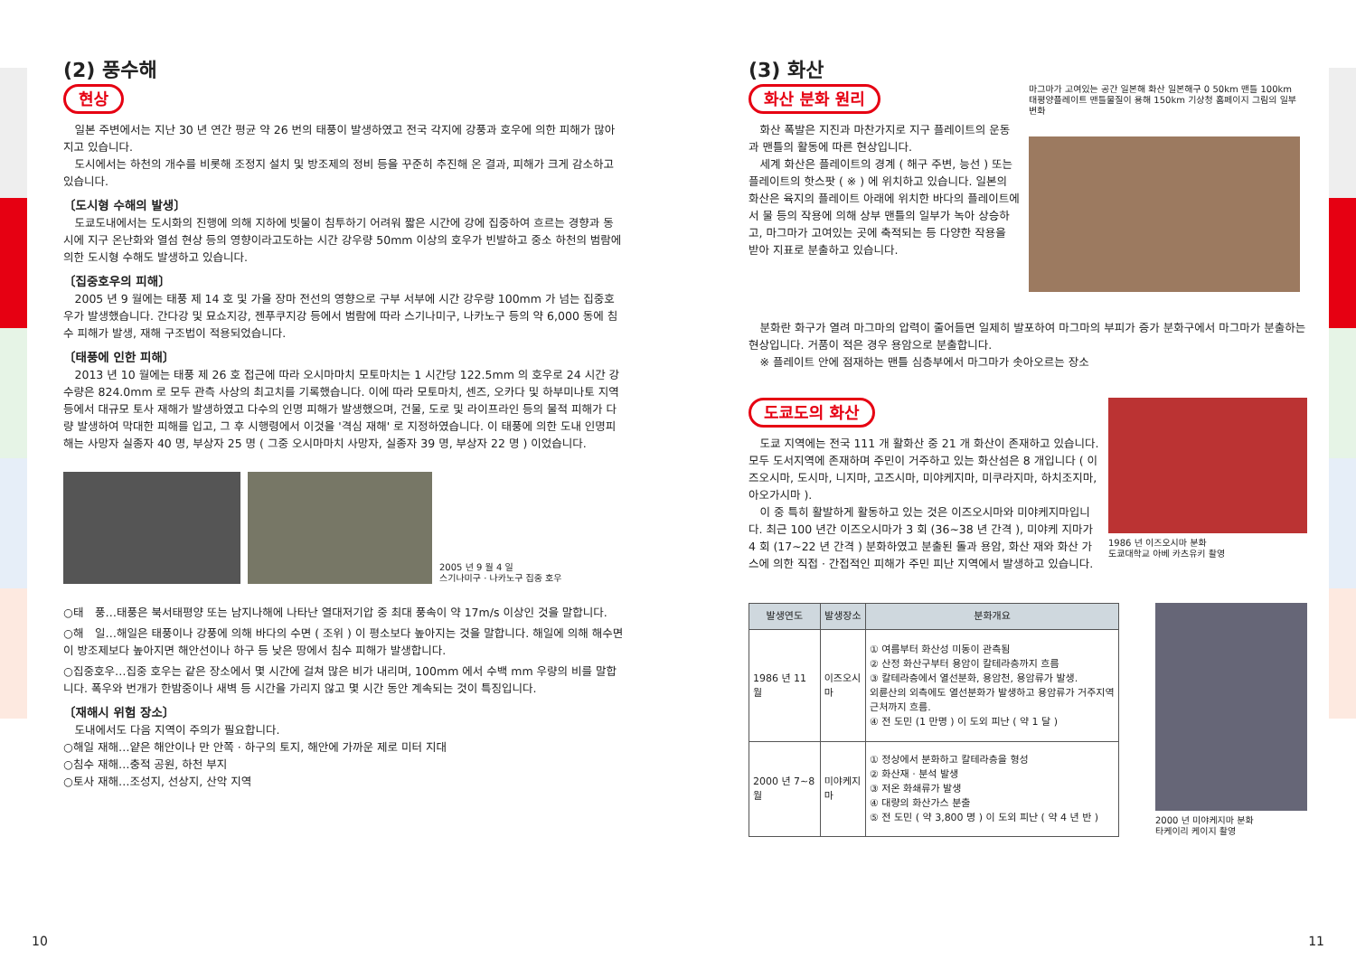(2) 풍수해
현상
　일본 주변에서는 지난 30 년 연간 평균 약 26 번의 태풍이 발생하였고 전국 각지에 강풍과 호우에 의한 피해가 많아지고 있습니다.
　도시에서는 하천의 개수를 비롯해 조정지 설치 및 방조제의 정비 등을 꾸준히 추진해 온 결과, 피해가 크게 감소하고 있습니다.
〔도시형 수해의 발생〕
　도쿄도내에서는 도시화의 진행에 의해 지하에 빗물이 침투하기 어려워 짧은 시간에 강에 집중하여 흐르는 경향과 동시에 지구 온난화와 열섬 현상 등의 영향이라고도하는 시간 강우량 50mm 이상의 호우가 빈발하고 중소 하천의 범람에 의한 도시형 수해도 발생하고 있습니다.
〔집중호우의 피해〕
　2005 년 9 월에는 태풍 제 14 호 및 가을 장마 전선의 영향으로 구부 서부에 시간 강우량 100mm 가 넘는 집중호우가 발생했습니다. 간다강 및 묘쇼지강, 젠푸쿠지강 등에서 범람에 따라 스기나미구, 나카노구 등의 약 6,000 동에 침수 피해가 발생, 재해 구조법이 적용되었습니다.
〔태풍에 인한 피해〕
　2013 년 10 월에는 태풍 제 26 호 접근에 따라 오시마마치 모토마치는 1 시간당 122.5mm 의 호우로 24 시간 강수량은 824.0mm 로 모두 관측 사상의 최고치를 기록했습니다. 이에 따라 모토마치, 센즈, 오카다 및 하부미나토 지역 등에서 대규모 토사 재해가 발생하였고 다수의 인명 피해가 발생했으며, 건물, 도로 및 라이프라인 등의 물적 피해가 다량 발생하여 막대한 피해를 입고, 그 후 시행령에서 이것을 '격심 재해' 로 지정하였습니다. 이 태풍에 의한 도내 인명피해는 사망자 실종자 40 명, 부상자 25 명 ( 그중 오시마마치 사망자, 실종자 39 명, 부상자 22 명 ) 이었습니다.
2005 년 9 월 4 일
스기나미구 · 나카노구 집중 호우
○태　풍…태풍은 북서태평양 또는 남지나해에 나타난 열대저기압 중 최대 풍속이 약 17m/s 이상인 것을 말합니다.
○해　일…해일은 태풍이나 강풍에 의해 바다의 수면 ( 조위 ) 이 평소보다 높아지는 것을 말합니다. 해일에 의해 해수면이 방조제보다 높아지면 해안선이나 하구 등 낮은 땅에서 침수 피해가 발생합니다.
○집중호우…집중 호우는 같은 장소에서 몇 시간에 걸쳐 많은 비가 내리며, 100mm 에서 수백 mm 우량의 비를 말합니다. 폭우와 번개가 한밤중이나 새벽 등 시간을 가리지 않고 몇 시간 동안 계속되는 것이 특징입니다.
〔재해시 위험 장소〕
　도내에서도 다음 지역이 주의가 필요합니다.
○해일 재해…얕은 해안이나 만 안쪽 · 하구의 토지, 해안에 가까운 제로 미터 지대
○침수 재해…충적 공원, 하천 부지
○토사 재해…조성지, 선상지, 산악 지역
(3) 화산
화산 분화 원리
　화산 폭발은 지진과 마찬가지로 지구 플레이트의 운동과 맨틀의 활동에 따른 현상입니다.
　세계 화산은 플레이트의 경계 ( 해구 주변, 능선 ) 또는 플레이트의 핫스팟 ( ※ ) 에 위치하고 있습니다. 일본의 화산은 육지의 플레이트 아래에 위치한 바다의 플레이트에서 물 등의 작용에 의해 상부 맨틀의 일부가 녹아 상승하고, 마그마가 고여있는 곳에 축적되는 등 다양한 작용을 받아 지표로 분출하고 있습니다.
마그마가 고여있는 공간 일본해 화산 일본해구 0 50km 맨틀 100km 태평양플레이트 맨틀물질이 용해 150km 기상청 홈페이지 그림의 일부 변화
　분화란 화구가 열려 마그마의 압력이 줄어들면 일제히 발포하여 마그마의 부피가 증가 분화구에서 마그마가 분출하는 현상입니다. 거품이 적은 경우 용암으로 분출합니다.
　※ 플레이트 안에 점재하는 맨틀 심층부에서 마그마가 솟아오르는 장소
도쿄도의 화산
　도쿄 지역에는 전국 111 개 활화산 중 21 개 화산이 존재하고 있습니다. 모두 도서지역에 존재하며 주민이 거주하고 있는 화산섬은 8 개입니다 ( 이즈오시마, 도시마, 니지마, 고즈시마, 미야케지마, 미쿠라지마, 하치조지마, 아오가시마 ).
　이 중 특히 활발하게 활동하고 있는 것은 이즈오시마와 미야케지마입니다. 최근 100 년간 이즈오시마가 3 회 (36~38 년 간격 ), 미야케 지마가 4 회 (17~22 년 간격 ) 분화하였고 분출된 돌과 용암, 화산 재와 화산 가스에 의한 직접 · 간접적인 피해가 주민 피난 지역에서 발생하고 있습니다.
1986 년 이즈오시마 분화
도쿄대학교 아베 카츠유키 촬영
| 발생연도 | 발생장소 | 분화개요 |
| --- | --- | --- |
| 1986 년 11 월 | 이즈오시마 | ① 여름부터 화산성 미동이 관측됨 ② 산정 화산구부터 용암이 칼테라층까지 흐름 ③ 칼테라층에서 열선분화, 용암천, 용암류가 발생. 외륜산의 외측에도 열선분화가 발생하고 용암류가 거주지역 근처까지 흐름. ④ 전 도민 (1 만명 ) 이 도외 피난 ( 약 1 달 ) |
| 2000 년 7~8 월 | 미야케지마 | ① 정상에서 분화하고 칼테라층을 형성 ② 화산재 · 분석 발생 ③ 저온 화쇄류가 발생 ④ 대량의 화산가스 분출 ⑤ 전 도민 ( 약 3,800 명 ) 이 도외 피난 ( 약 4 년 반 ) |
2000 년 미야케지마 분화
타케이리 케이지 촬영
10 11